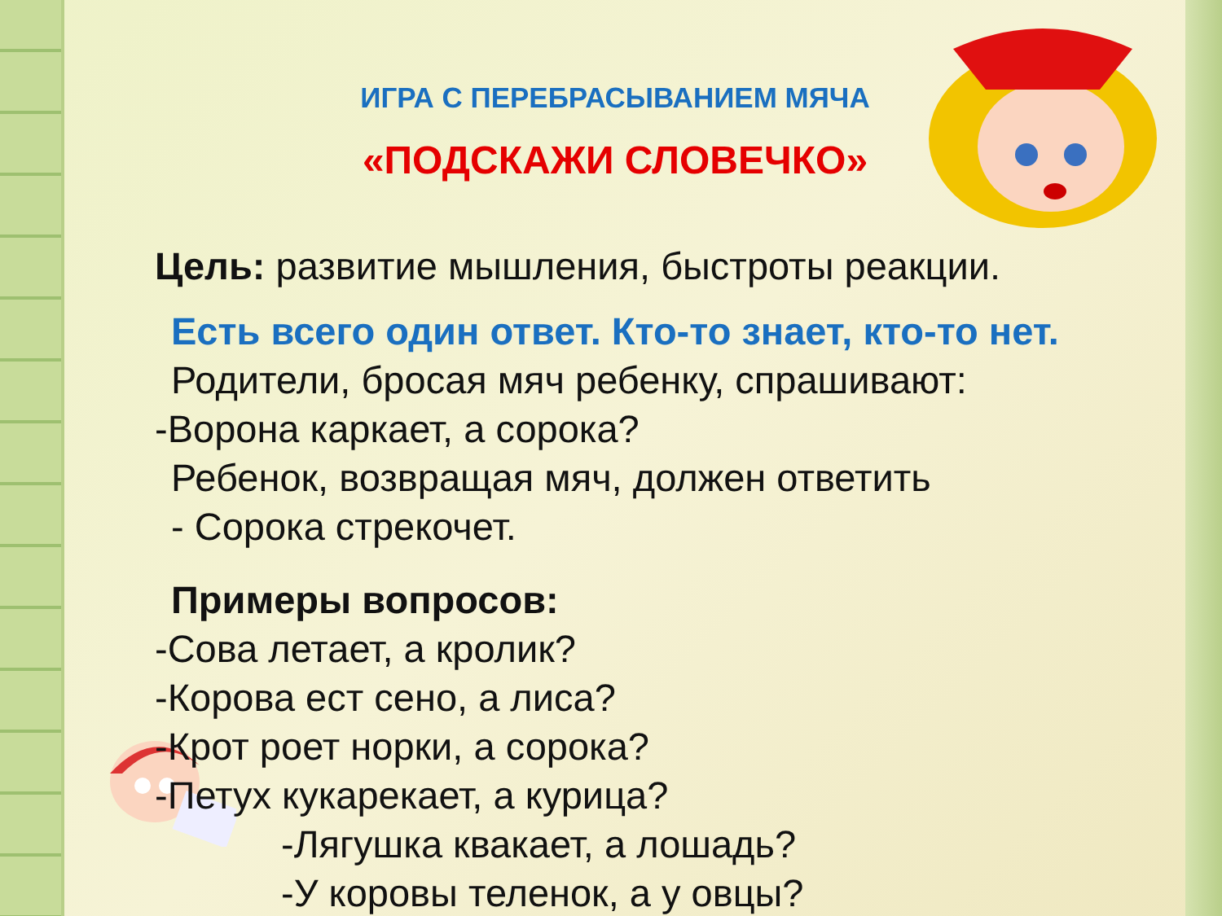ИГРА С ПЕРЕБРАСЫВАНИЕМ МЯЧА
«ПОДСКАЖИ СЛОВЕЧКО»
Цель: развитие мышления, быстроты реакции.
Есть всего один ответ. Кто-то знает, кто-то нет.
Родители, бросая мяч ребенку, спрашивают:
-Ворона каркает, а сорока?
Ребенок, возвращая мяч, должен ответить
- Сорока стрекочет.
Примеры вопросов:
-Сова летает, а кролик?
-Корова ест сено, а лиса?
-Крот роет норки, а сорока?
-Петух кукарекает, а курица?
-Лягушка квакает, а лошадь?
-У коровы теленок, а у овцы?